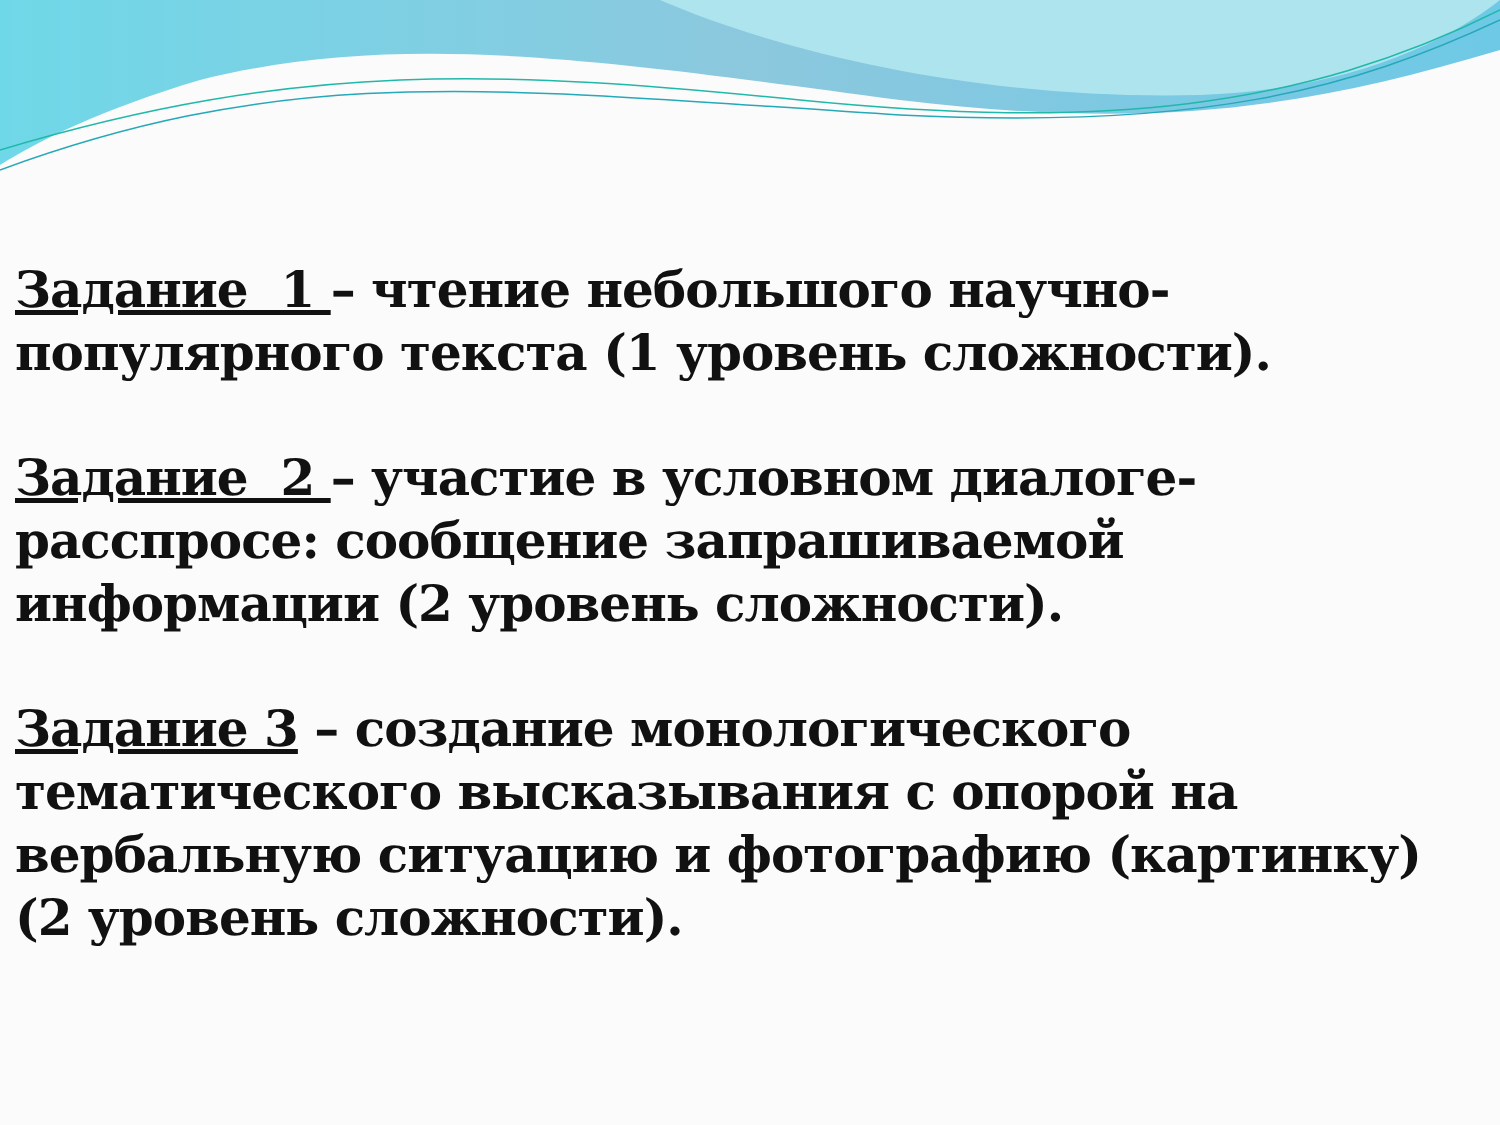Задание 1 – чтение небольшого научно-популярного текста (1 уровень сложности).
Задание 2 – участие в условном диалоге-расспросе: сообщение запрашиваемой информации (2 уровень сложности).
Задание 3 – создание монологического тематического высказывания с опорой на вербальную ситуацию и фотографию (картинку) (2 уровень сложности).